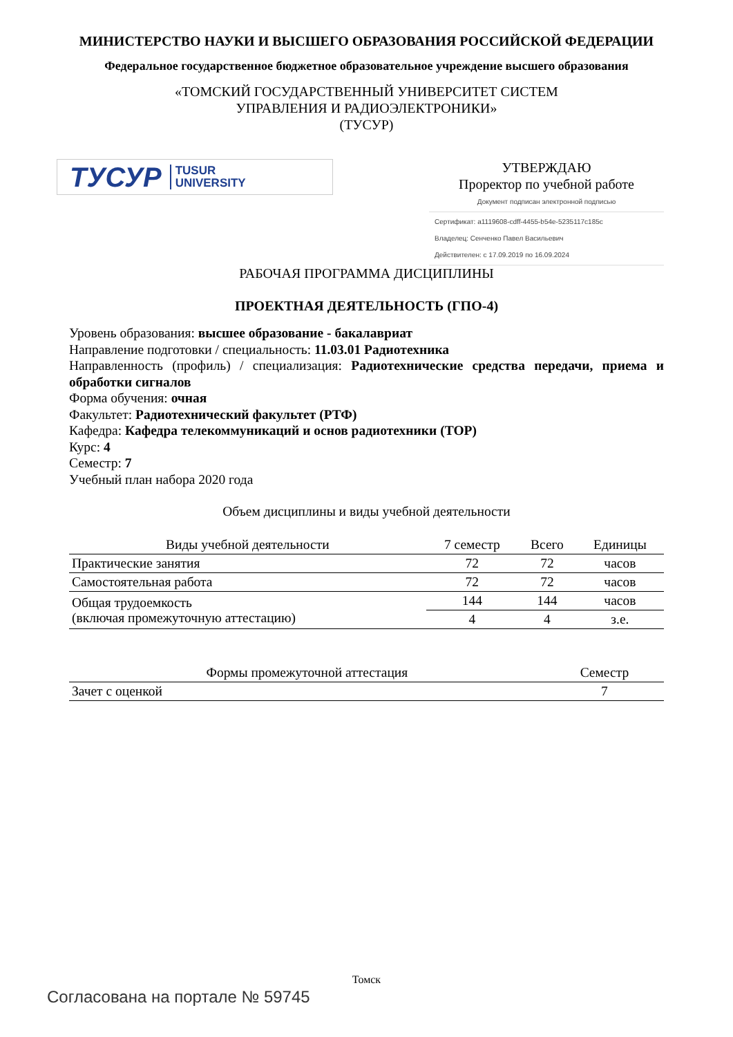МИНИСТЕРСТВО НАУКИ И ВЫСШЕГО ОБРАЗОВАНИЯ РОССИЙСКОЙ ФЕДЕРАЦИИ
Федеральное государственное бюджетное образовательное учреждение высшего образования
«ТОМСКИЙ ГОСУДАРСТВЕННЫЙ УНИВЕРСИТЕТ СИСТЕМ
УПРАВЛЕНИЯ И РАДИОЭЛЕКТРОНИКИ»
(ТУСУР)
ТУСУР TUSUR
UNIVERSITY
УТВЕРЖДАЮ
Проректор по учебной работе
Документ подписан электронной подписью
Сертификат: a1119608-cdff-4455-b54e-5235117c185c
Владелец: Сенченко Павел Васильевич
Действителен: с 17.09.2019 по 16.09.2024
РАБОЧАЯ ПРОГРАММА ДИСЦИПЛИНЫ
ПРОЕКТНАЯ ДЕЯТЕЛЬНОСТЬ (ГПО-4)
Уровень образования: высшее образование - бакалавриат
Направление подготовки / специальность: 11.03.01 Радиотехника
Направленность (профиль) / специализация: Радиотехнические средства передачи, приема и обработки сигналов
Форма обучения: очная
Факультет: Радиотехнический факультет (РТФ)
Кафедра: Кафедра телекоммуникаций и основ радиотехники (ТОР)
Курс: 4
Семестр: 7
Учебный план набора 2020 года
Объем дисциплины и виды учебной деятельности
| Виды учебной деятельности | 7 семестр | Всего | Единицы |
| --- | --- | --- | --- |
| Практические занятия | 72 | 72 | часов |
| Самостоятельная работа | 72 | 72 | часов |
| Общая трудоемкость (включая промежуточную аттестацию) | 144 | 144 | часов |
| | 4 | 4 | з.е. |
| Формы промежуточной аттестация | Семестр |
| --- | --- |
| Зачет с оценкой | 7 |
Томск
Согласована на портале № 59745